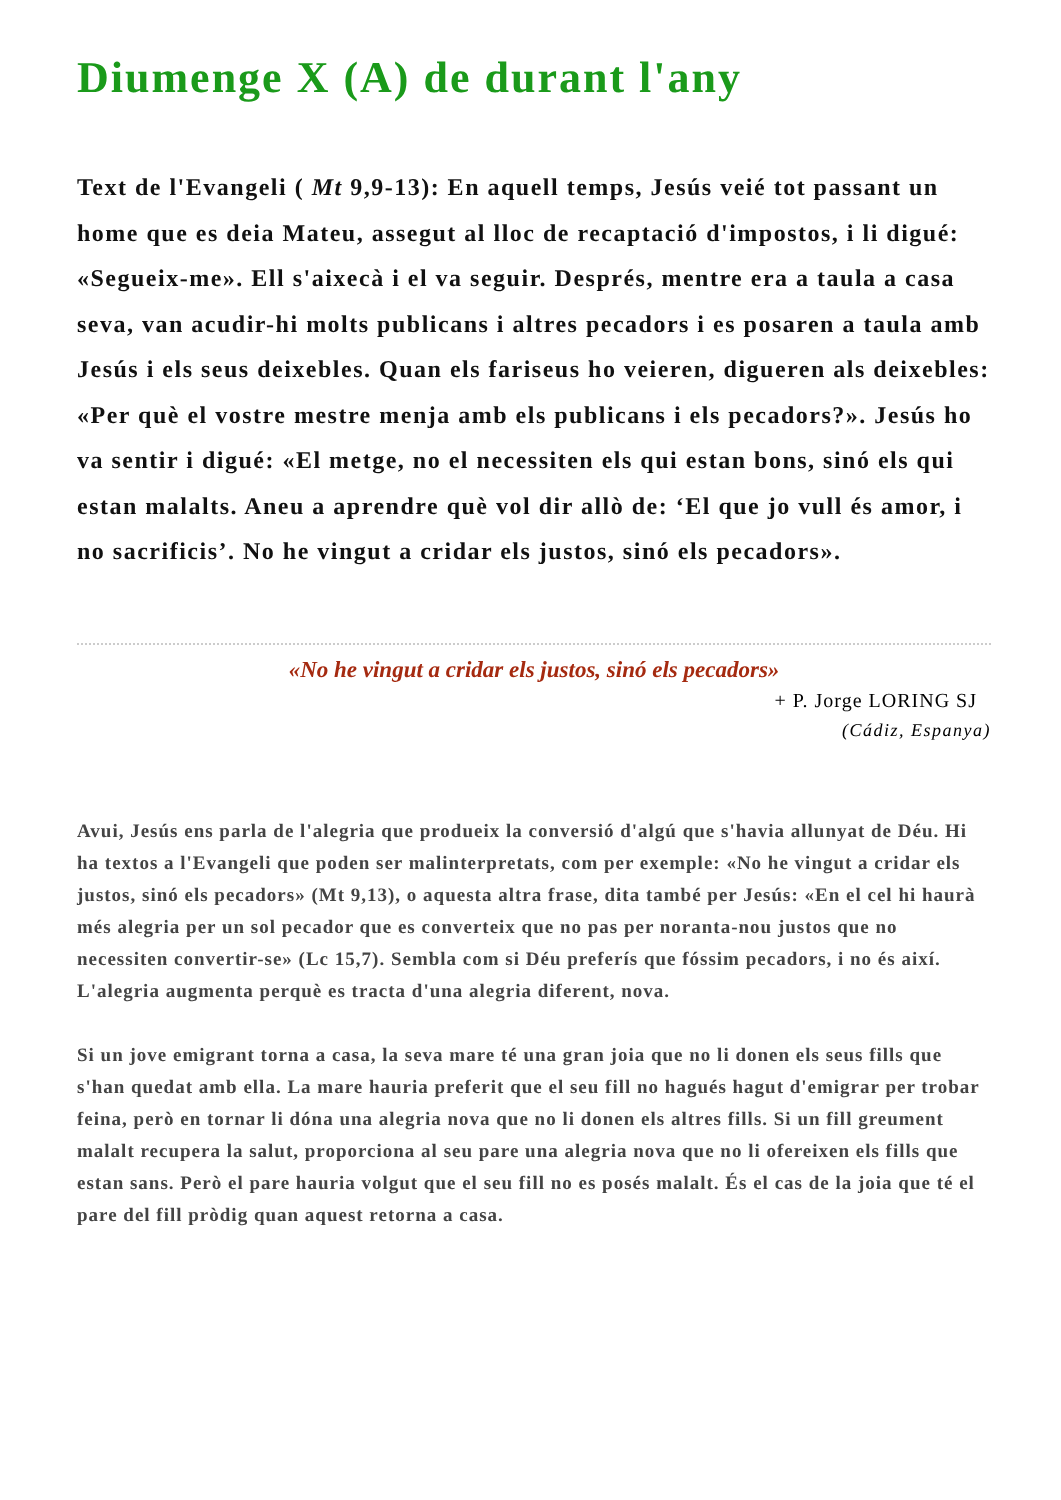Diumenge X (A) de durant l'any
Text de l'Evangeli ( Mt 9,9-13): En aquell temps, Jesús veié tot passant un home que es deia Mateu, assegut al lloc de recaptació d'impostos, i li digué: «Segueix-me». Ell s'aixecà i el va seguir. Després, mentre era a taula a casa seva, van acudir-hi molts publicans i altres pecadors i es posaren a taula amb Jesús i els seus deixebles. Quan els fariseus ho veieren, digueren als deixebles: «Per què el vostre mestre menja amb els publicans i els pecadors?». Jesús ho va sentir i digué: «El metge, no el necessiten els qui estan bons, sinó els qui estan malalts. Aneu a aprendre què vol dir allò de: ‘El que jo vull és amor, i no sacrificis’. No he vingut a cridar els justos, sinó els pecadors».
«No he vingut a cridar els justos, sinó els pecadors»
+ P. Jorge LORING SJ
(Cádiz, Espanya)
Avui, Jesús ens parla de l'alegria que produeix la conversió d'algú que s'havia allunyat de Déu. Hi ha textos a l'Evangeli que poden ser malinterpretats, com per exemple: «No he vingut a cridar els justos, sinó els pecadors» (Mt 9,13), o aquesta altra frase, dita també per Jesús: «En el cel hi haurà més alegria per un sol pecador que es converteix que no pas per noranta-nou justos que no necessiten convertir-se» (Lc 15,7). Sembla com si Déu preferís que fóssim pecadors, i no és així. L'alegria augmenta perquè es tracta d'una alegria diferent, nova.
Si un jove emigrant torna a casa, la seva mare té una gran joia que no li donen els seus fills que s'han quedat amb ella. La mare hauria preferit que el seu fill no hagués hagut d'emigrar per trobar feina, però en tornar li dóna una alegria nova que no li donen els altres fills. Si un fill greument malalt recupera la salut, proporciona al seu pare una alegria nova que no li ofereixen els fills que estan sans. Però el pare hauria volgut que el seu fill no es posés malalt. És el cas de la joia que té el pare del fill pròdig quan aquest retorna a casa.